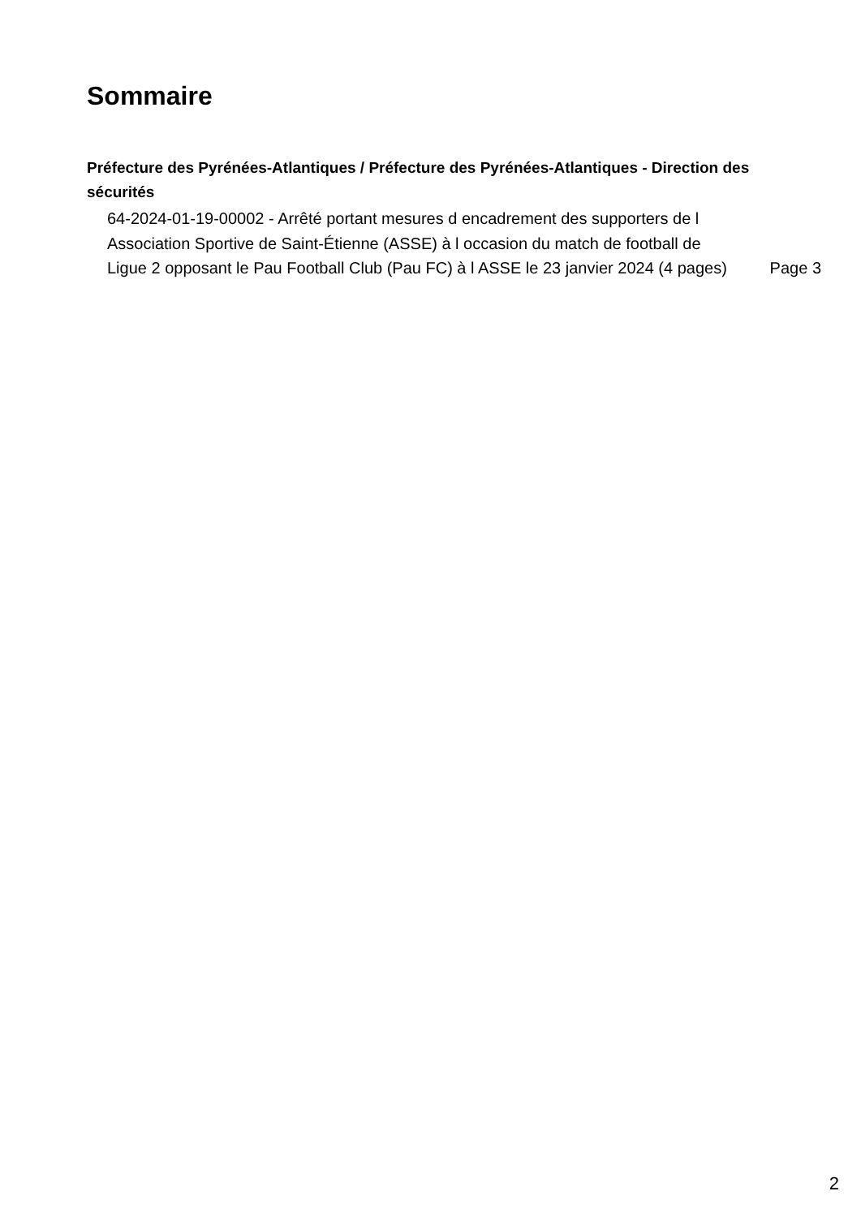Sommaire
Préfecture des Pyrénées-Atlantiques / Préfecture des Pyrénées-Atlantiques - Direction des sécurités
64-2024-01-19-00002 - Arrêté portant mesures d encadrement des supporters de l Association Sportive de Saint-Étienne (ASSE) à l occasion du match de football de Ligue 2 opposant le Pau Football Club (Pau FC) à l ASSE le 23 janvier 2024 (4 pages)
Page 3
2